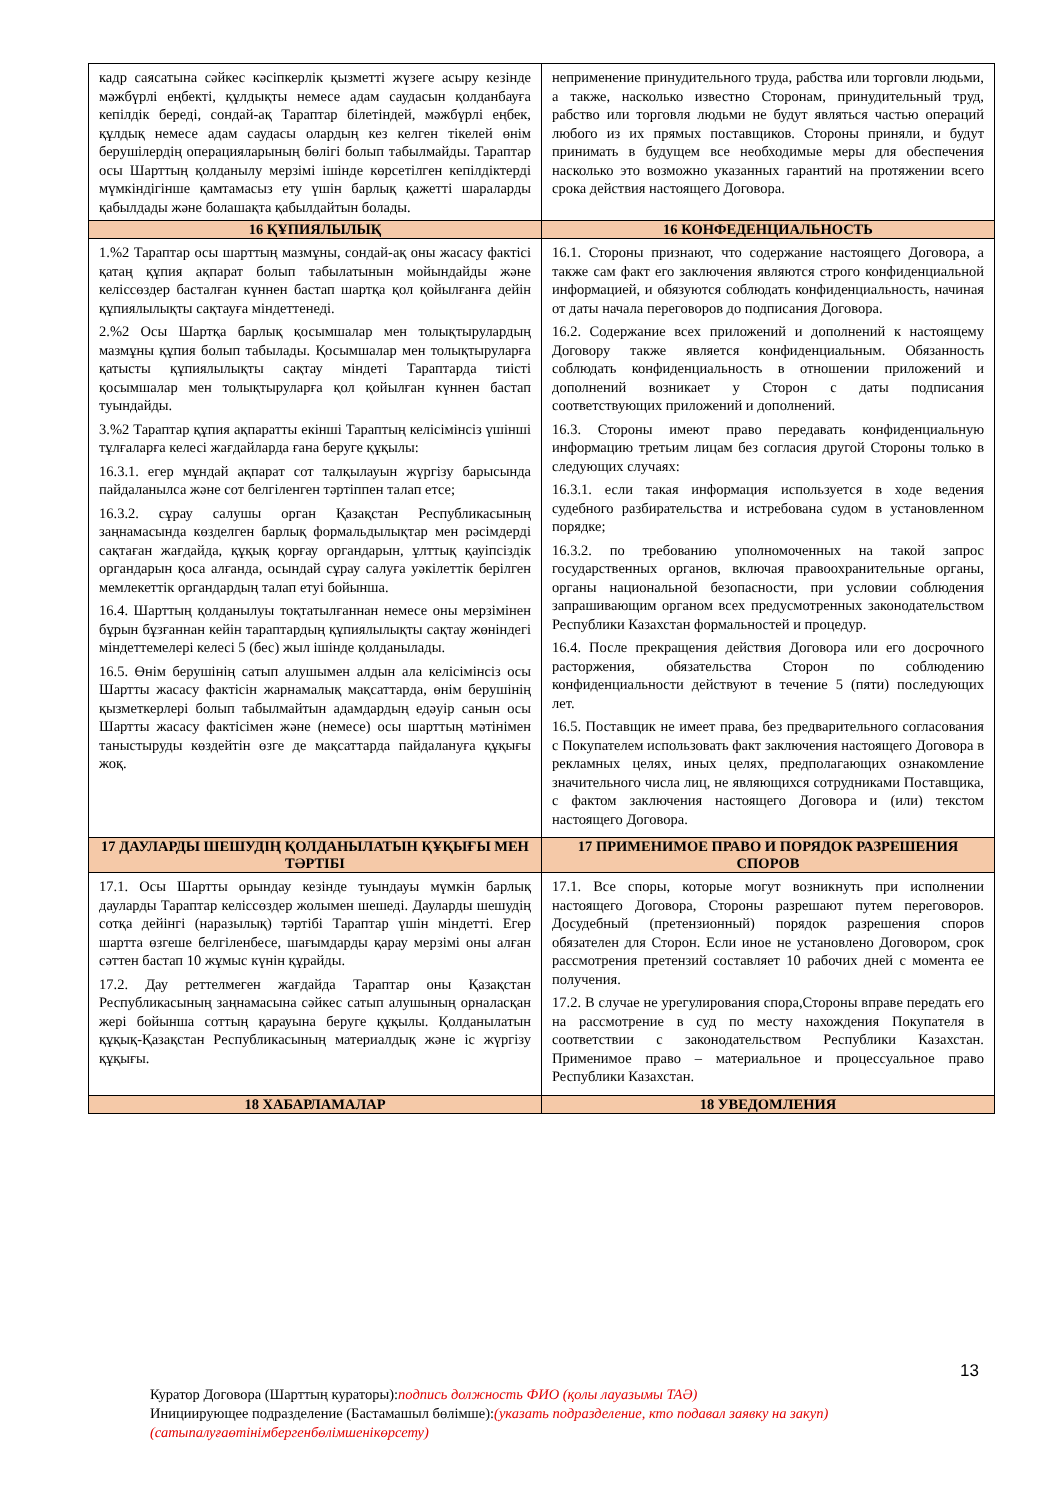| кадр саясатына сәйкес кәсіпкерлік қызметті жүзеге асыру кезінде мәжбүрлі еңбекті, құлдықты немесе адам саудасын қолданбауға кепілдік береді, сондай-ақ Тараптар білетіндей, мәжбүрлі еңбек, құлдық немесе адам саудасы олардың кез келген тікелей өнім берушілердің операцияларының бөлігі болып табылмайды. Тараптар осы Шарттың қолданылу мерзімі ішінде көрсетілген кепілдіктерді мүмкіндігінше қамтамасыз ету үшін барлық қажетті шараларды қабылдады және болашақта қабылдайтын болады. | неприменение принудительного труда, рабства или торговли людьми, а также, насколько известно Сторонам, принудительный труд, рабство или торговля людьми не будут являться частью операций любого из их прямых поставщиков. Стороны приняли, и будут принимать в будущем все необходимые меры для обеспечения насколько это возможно указанных гарантий на протяжении всего срока действия настоящего Договора. |
| 16 ҚҰПИЯЛЫЛЫҚ | 16 КОНФЕДЕНЦИАЛЬНОСТЬ |
| 1.%2 Тараптар осы шарттың мазмұны, сондай-ақ оны жасасу фактісі қатаң құпия ақпарат болып табылатынын мойындайды және келіссөздер басталған күннен бастап шартқа қол қойылғанға дейін құпиялылықты сақтауға міндеттенеді. 2.%2 Осы Шартқа барлық қосымшалар мен толықтырулардың мазмұны құпия болып табылады. Қосымшалар мен толықтыруларға қатысты құпиялылықты сақтау міндеті Тараптарда тиісті қосымшалар мен толықтыруларға қол қойылған күннен бастап туындайды. 3.%2 Тараптар құпия ақпаратты екінші Тараптың келісімінсіз үшінші тұлғаларға келесі жағдайларда ғана беруге құқылы: 16.3.1. егер мұндай ақпарат сот талқылауын жүргізу барысында пайдаланылса және сот белгіленген тәртіппен талап етсе; 16.3.2. сұрау салушы орган Қазақстан Республикасының заңнамасында көзделген барлық формальдылықтар мен рәсімдерді сақтаған жағдайда, құқық қорғау органдарын, ұлттық қауіпсіздік органдарын қоса алғанда, осындай сұрау салуға уәкілеттік берілген мемлекеттік органдардың талап етуі бойынша. 16.4. Шарттың қолданылуы тоқтатылғаннан немесе оны мерзімінен бұрын бұзғаннан кейін тараптардың құпиялылықты сақтау жөніндегі міндеттемелері келесі 5 (бес) жыл ішінде қолданылады. 16.5. Өнім берушінің сатып алушымен алдын ала келісімінсіз осы Шартты жасасу фактісін жарнамалық мақсаттарда, өнім берушінің қызметкерлері болып табылмайтын адамдардың едәуір санын осы Шартты жасасу фактісімен және (немесе) осы шарттың мәтінімен таныстыруды көздейтін өзге де мақсаттарда пайдалануға құқығы жоқ. | 16.1. Стороны признают, что содержание настоящего Договора, а также сам факт его заключения являются строго конфиденциальной информацией, и обязуются соблюдать конфиденциальность, начиная от даты начала переговоров до подписания Договора. 16.2. Содержание всех приложений и дополнений к настоящему Договору также является конфиденциальным. Обязанность соблюдать конфиденциальность в отношении приложений и дополнений возникает у Сторон с даты подписания соответствующих приложений и дополнений. 16.3. Стороны имеют право передавать конфиденциальную информацию третьим лицам без согласия другой Стороны только в следующих случаях: 16.3.1. если такая информация используется в ходе ведения судебного разбирательства и истребована судом в установленном порядке; 16.3.2. по требованию уполномоченных на такой запрос государственных органов, включая правоохранительные органы, органы национальной безопасности, при условии соблюдения запрашивающим органом всех предусмотренных законодательством Республики Казахстан формальностей и процедур. 16.4. После прекращения действия Договора или его досрочного расторжения, обязательства Сторон по соблюдению конфиденциальности действуют в течение 5 (пяти) последующих лет. 16.5. Поставщик не имеет права, без предварительного согласования с Покупателем использовать факт заключения настоящего Договора в рекламных целях, иных целях, предполагающих ознакомление значительного числа лиц, не являющихся сотрудниками Поставщика, с фактом заключения настоящего Договора и (или) текстом настоящего Договора. |
| 17 ДАУЛАРДЫ ШЕШУДІҢ ҚОЛДАНЫЛАТЫН ҚҰҚЫҒЫ МЕН ТӘРТІБІ | 17 ПРИМЕНИМОЕ ПРАВО И ПОРЯДОК РАЗРЕШЕНИЯ СПОРОВ |
| 17.1. Осы Шартты орындау кезінде туындауы мүмкін барлық дауларды Тараптар келіссөздер жолымен шешеді. Дауларды шешудің сотқа дейінгі (наразылық) тәртібі Тараптар үшін міндетті. Егер шартта өзгеше белгіленбесе, шағымдарды қарау мерзімі оны алған сәттен бастап 10 жұмыс күнін құрайды. 17.2. Дау реттелмеген жағдайда Тараптар оны Қазақстан Республикасының заңнамасына сәйкес сатып алушының орналасқан жері бойынша соттың қарауына беруге құқылы. Қолданылатын құқық-Қазақстан Республикасының материалдық және іс жүргізу құқығы. | 17.1. Все споры, которые могут возникнуть при исполнении настоящего Договора, Стороны разрешают путем переговоров. Досудебный (претензионный) порядок разрешения споров обязателен для Сторон. Если иное не установлено Договором, срок рассмотрения претензий составляет 10 рабочих дней с момента ее получения. 17.2. В случае не урегулирования спора,Стороны вправе передать его на рассмотрение в суд по месту нахождения Покупателя в соответствии с законодательством Республики Казахстан. Применимое право – материальное и процессуальное право Республики Казахстан. |
| 18 ХАБАРЛАМАЛАР | 18 УВЕДОМЛЕНИЯ |
13
Куратор Договора (Шарттың кураторы):подпись должность ФИО (қолы лауазымы ТАӘ)
Инициирующее подразделение (Бастамашыл бөлімше):(указать подразделение, кто подавал заявку на закуп)
(сатыпалуғаөтінімбергенбөлімшенікөрсету)